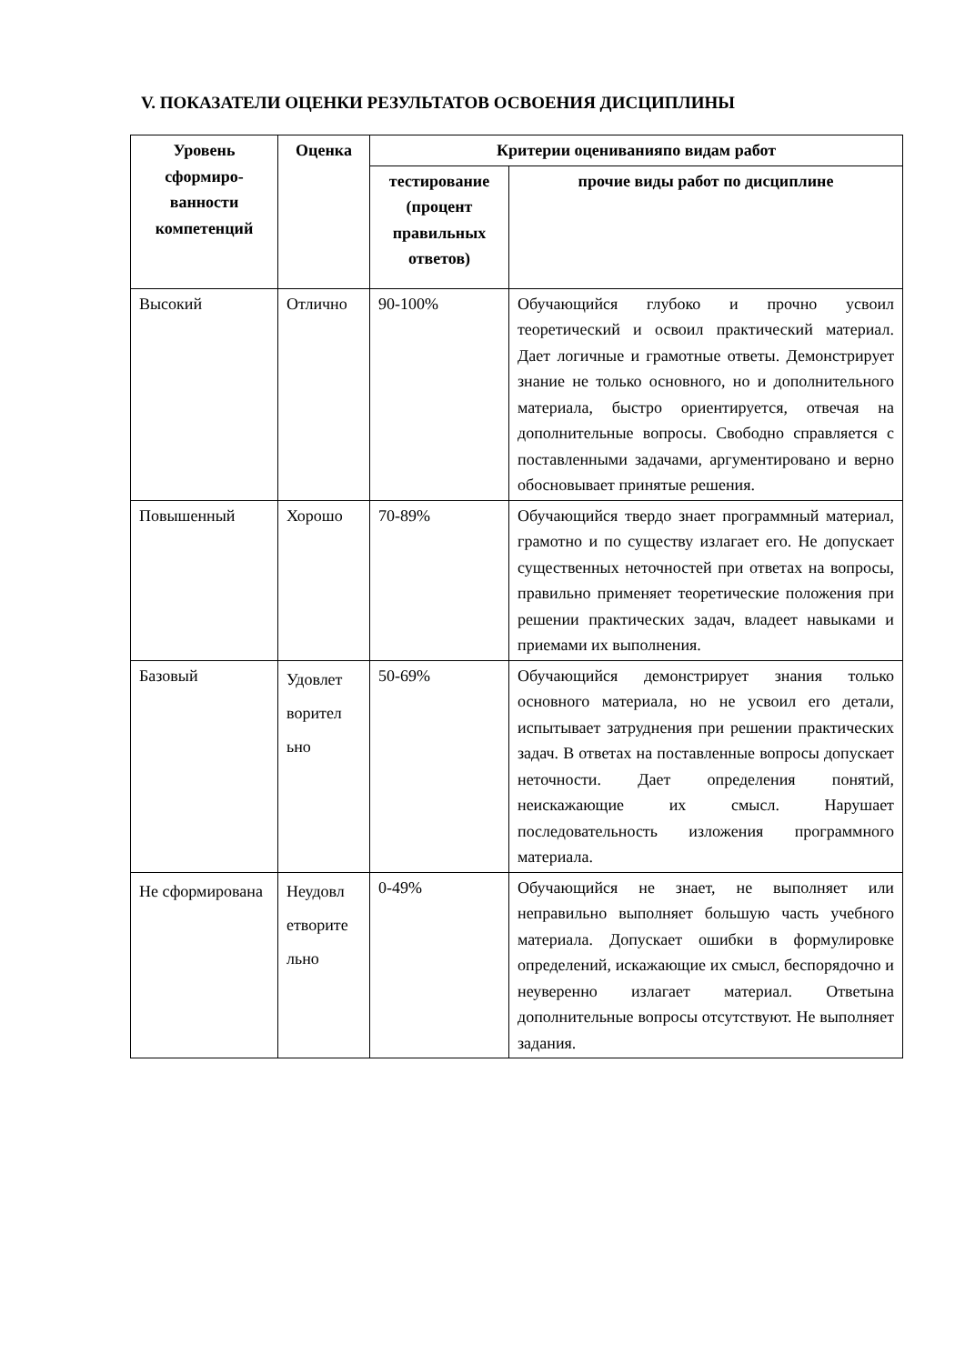V. ПОКАЗАТЕЛИ ОЦЕНКИ РЕЗУЛЬТАТОВ ОСВОЕНИЯ ДИСЦИПЛИНЫ
| Уровень сформиро-ванности компетенций | Оценка | Критерии оцениванияпо видам работ | |
| --- | --- | --- | --- |
| | | тестирование (процент правильных ответов) | прочие виды работ по дисциплине |
| Высокий | Отлично | 90-100% | Обучающийся глубоко и прочно усвоил теоретический и освоил практический материал. Дает логичные и грамотные ответы. Демонстрирует знание не только основного, но и дополнительного материала, быстро ориентируется, отвечая на дополнительные вопросы. Свободно справляется с поставленными задачами, аргументировано и верно обосновывает принятые решения. |
| Повышенный | Хорошо | 70-89% | Обучающийся твердо знает программный материал, грамотно и по существу излагает его. Не допускает существенных неточностей при ответах на вопросы, правильно применяет теоретические положения при решении практических задач, владеет навыками и приемами их выполнения. |
| Базовый | Удовлет ворител ьно | 50-69% | Обучающийся демонстрирует знания только основного материала, но не усвоил его детали, испытывает затруднения при решении практических задач. В ответах на поставленные вопросы допускает неточности. Дает определения понятий, неискажающие их смысл. Нарушает последовательность изложения программного материала. |
| Не сформирована | Неудовл етворите льно | 0-49% | Обучающийся не знает, не выполняет или неправильно выполняет большую часть учебного материала. Допускает ошибки в формулировке определений, искажающие их смысл, беспорядочно и неуверенно излагает материал. Ответына дополнительные вопросы отсутствуют. Не выполняет задания. |